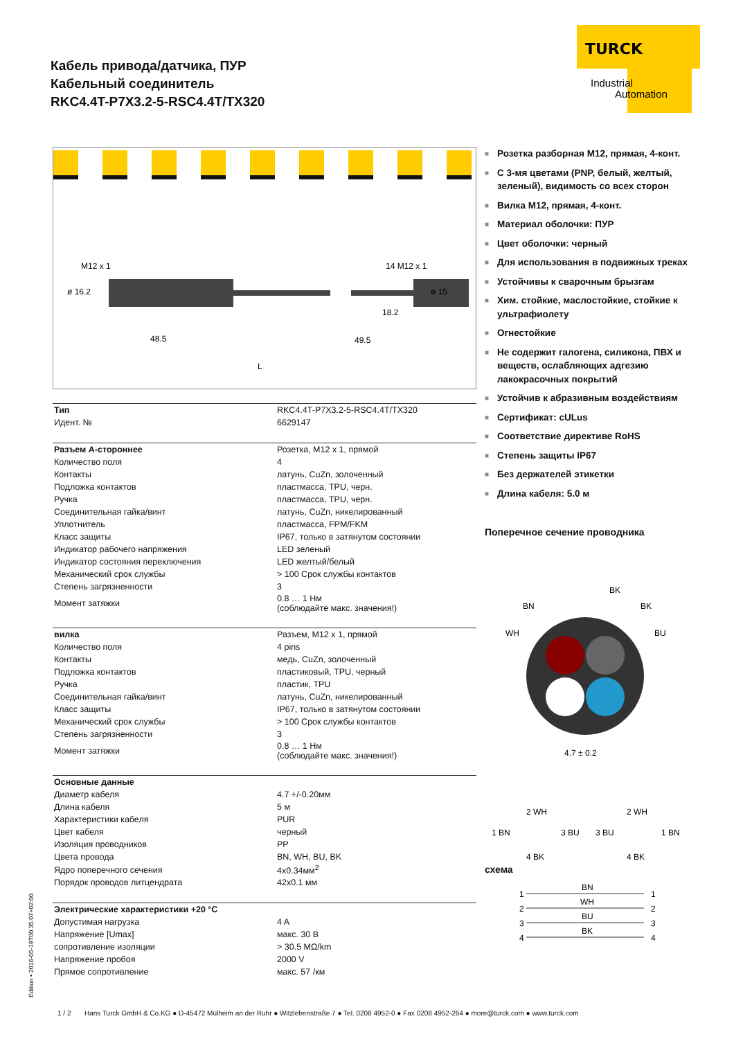Кабель привода/датчика, ПУР
Кабельный соединитель
RKC4.4T-P7X3.2-5-RSC4.4T/TX320
TURCK
Industrial
Automation
M12 x 1
ø 16.2
14 M12 x 1
ø 15
48.5
49.5
18.2
L
| Тип | RKC4.4T-P7X3.2-5-RSC4.4T/TX320 |
| Идент. № | 6629147 |
| Разъем А-стороннее | Розетка, M12 x 1, прямой |
| Количество поля | 4 |
| Контакты | латунь, CuZn, золоченный |
| Подложка контактов | пластмасса, TPU, черн. |
| Ручка | пластмасса, TPU, черн. |
| Соединительная гайка/винт | латунь, CuZn, никелированный |
| Уплотнитель | пластмасса, FPM/FKM |
| Класс защиты | IP67, только в затянутом состоянии |
| Индикатор рабочего напряжения | LED зеленый |
| Индикатор состояния переключения | LED желтый/белый |
| Механический срок службы | > 100 Срок службы контактов |
| Степень загрязненности | 3 |
| Момент затяжки | 0.8 … 1 Нм (соблюдайте макс. значения!) |
| вилка | Разъем, M12 x 1, прямой |
| Количество поля | 4 pins |
| Контакты | медь, CuZn, золоченный |
| Подложка контактов | пластиковый, TPU, черный |
| Ручка | пластик, TPU |
| Соединительная гайка/винт | латунь, CuZn, никелированный |
| Класс защиты | IP67, только в затянутом состоянии |
| Механический срок службы | > 100 Срок службы контактов |
| Степень загрязненности | 3 |
| Момент затяжки | 0.8 … 1 Нм (соблюдайте макс. значения!) |
| Основные данные | |
| Диаметр кабеля | 4.7 +/-0.20мм |
| Длина кабеля | 5 м |
| Характеристики кабеля | PUR |
| Цвет кабеля | черный |
| Изоляция проводников | PP |
| Цвета провода | BN, WH, BU, BK |
| Ядро поперечного сечения | 4x0.34мм<sup>2</sup> |
| Порядок проводов литцендрата | 42x0.1 мм |
| Электрические характеристики +20 °C | |
| Допустимая нагрузка | 4 A |
| Напряжение [Umax] | макс. 30 В |
| сопротивление изоляции | > 30.5 MΩ/km |
| Напряжение пробоя | 2000 V |
| Прямое сопротивление | макс. 57 /км |
■ Розетка разборная M12, прямая, 4-конт.
■ С 3-мя цветами (PNP, белый, желтый, зеленый), видимость со всех сторон
■ Вилка M12, прямая, 4-конт.
■ Материал оболочки: ПУР
■ Цвет оболочки: черный
■ Для использования в подвижных треках
■ Устойчивы к сварочным брызгам
■ Хим. стойкие, маслостойкие, стойкие к ультрафиолету
■ Огнестойкие
■ Не содержит галогена, силикона, ПВХ и веществ, ослабляющих адгезию лакокрасочных покрытий
■ Устойчив к абразивным воздействиям
■ Сертификат: cULus
■ Соответствие директиве RoHS
■ Степень защиты IP67
■ Без держателей этикетки
■ Длина кабеля: 5.0 м
Поперечное сечение проводника
BK
BN
BK
WH
BU
4.7 ± 0.2
2 WH
1 BN
3 BU
4 BK
2 WH
3 BU
1 BN
4 BK
схема
BN
WH
BU
BK
1
2
3
4
1
2
3
4
Edition • 2016-05-19T00:35:07+02:00
1 / 2 Hans Turck GmbH & Co.KG ● D-45472 Mülheim an der Ruhr ● Witzlebenstraße 7 ● Tel. 0208 4952-0 ● Fax 0208 4952-264 ● more@turck.com ● www.turck.com